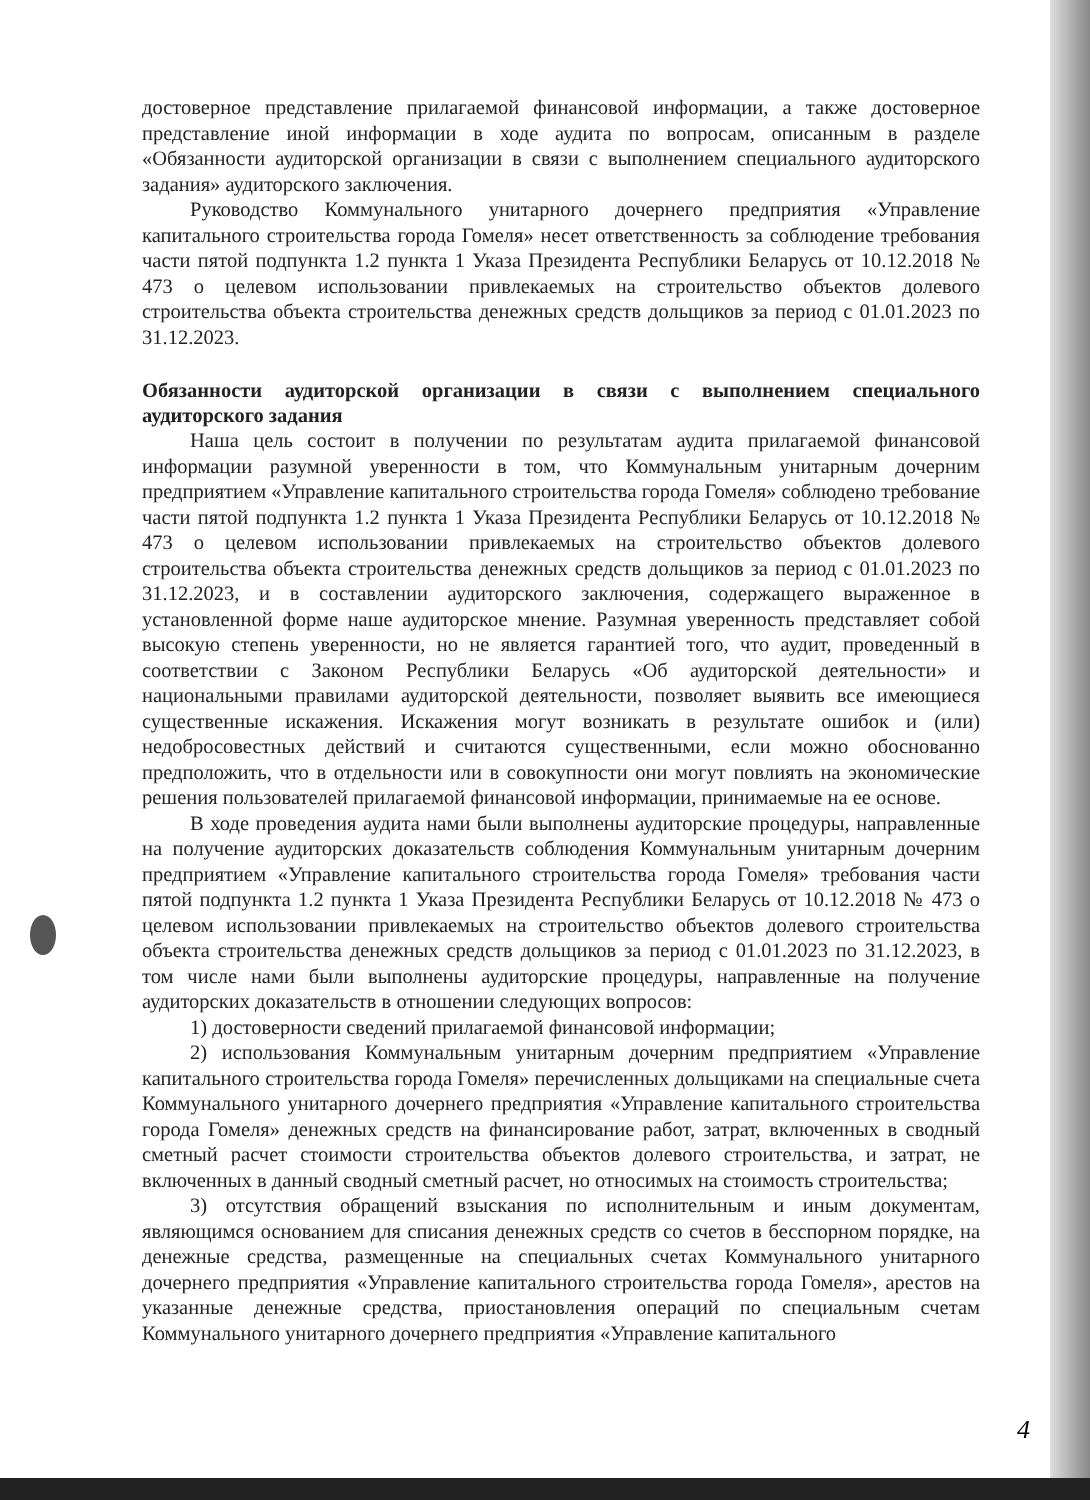достоверное представление прилагаемой финансовой информации, а также достоверное представление иной информации в ходе аудита по вопросам, описанным в разделе «Обязанности аудиторской организации в связи с выполнением специального аудиторского задания» аудиторского заключения.
Руководство Коммунального унитарного дочернего предприятия «Управление капитального строительства города Гомеля» несет ответственность за соблюдение требования части пятой подпункта 1.2 пункта 1 Указа Президента Республики Беларусь от 10.12.2018 № 473 о целевом использовании привлекаемых на строительство объектов долевого строительства объекта строительства денежных средств дольщиков за период с 01.01.2023 по 31.12.2023.
Обязанности аудиторской организации в связи с выполнением специального аудиторского задания
Наша цель состоит в получении по результатам аудита прилагаемой финансовой информации разумной уверенности в том, что Коммунальным унитарным дочерним предприятием «Управление капитального строительства города Гомеля» соблюдено требование части пятой подпункта 1.2 пункта 1 Указа Президента Республики Беларусь от 10.12.2018 № 473 о целевом использовании привлекаемых на строительство объектов долевого строительства объекта строительства денежных средств дольщиков за период с 01.01.2023 по 31.12.2023, и в составлении аудиторского заключения, содержащего выраженное в установленной форме наше аудиторское мнение. Разумная уверенность представляет собой высокую степень уверенности, но не является гарантией того, что аудит, проведенный в соответствии с Законом Республики Беларусь «Об аудиторской деятельности» и национальными правилами аудиторской деятельности, позволяет выявить все имеющиеся существенные искажения. Искажения могут возникать в результате ошибок и (или) недобросовестных действий и считаются существенными, если можно обоснованно предположить, что в отдельности или в совокупности они могут повлиять на экономические решения пользователей прилагаемой финансовой информации, принимаемые на ее основе.
В ходе проведения аудита нами были выполнены аудиторские процедуры, направленные на получение аудиторских доказательств соблюдения Коммунальным унитарным дочерним предприятием «Управление капитального строительства города Гомеля» требования части пятой подпункта 1.2 пункта 1 Указа Президента Республики Беларусь от 10.12.2018 № 473 о целевом использовании привлекаемых на строительство объектов долевого строительства объекта строительства денежных средств дольщиков за период с 01.01.2023 по 31.12.2023, в том числе нами были выполнены аудиторские процедуры, направленные на получение аудиторских доказательств в отношении следующих вопросов:
1) достоверности сведений прилагаемой финансовой информации;
2) использования Коммунальным унитарным дочерним предприятием «Управление капитального строительства города Гомеля» перечисленных дольщиками на специальные счета Коммунального унитарного дочернего предприятия «Управление капитального строительства города Гомеля» денежных средств на финансирование работ, затрат, включенных в сводный сметный расчет стоимости строительства объектов долевого строительства, и затрат, не включенных в данный сводный сметный расчет, но относимых на стоимость строительства;
3) отсутствия обращений взыскания по исполнительным и иным документам, являющимся основанием для списания денежных средств со счетов в бесспорном порядке, на денежные средства, размещенные на специальных счетах Коммунального унитарного дочернего предприятия «Управление капитального строительства города Гомеля», арестов на указанные денежные средства, приостановления операций по специальным счетам Коммунального унитарного дочернего предприятия «Управление капитального
4